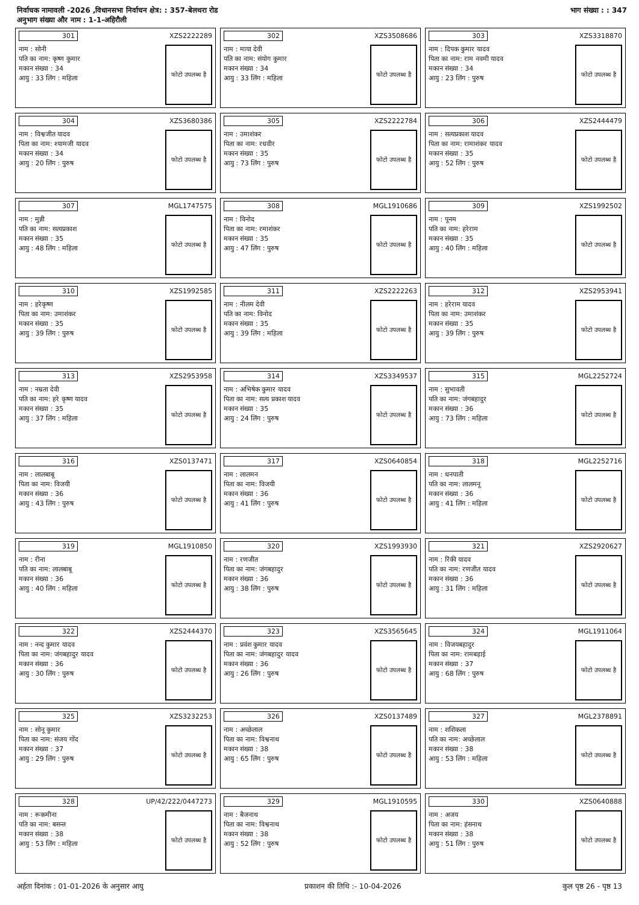निर्वाचक नामावली -2026 ,विधानसभा निर्वाचन क्षेत्र: : 357-बेलथरा रोड भाग संख्या : : 347
अनुभाग संख्या और नाम : 1-1-अहिरौली
301 XZS2222289
नाम : सोनी
पति का नाम: कृष्ण कुमार
मकान संख्या : 34
आयु : 33 लिंग : महिला
फोटो उपलब्ध है
302 XZS3508686
नाम : माया देवी
पति का नाम: संयोग कुमार
मकान संख्या : 34
आयु : 33 लिंग : महिला
फोटो उपलब्ध है
303 XZS3318870
नाम : दिपक कुमार यादव
पिता का नाम: राम नवमी यादव
मकान संख्या : 34
आयु : 23 लिंग : पुरुष
फोटो उपलब्ध है
304 XZS3680386
नाम : विश्वजीत यादव
पिता का नाम: श्यामजी यादव
मकान संख्या : 34
आयु : 20 लिंग : पुरुष
फोटो उपलब्ध है
305 XZS2222784
नाम : उमाशंकर
पिता का नाम: रधवीर
मकान संख्या : 35
आयु : 73 लिंग : पुरुष
फोटो उपलब्ध है
306 XZS2444479
नाम : सत्यप्रकाश यादव
पिता का नाम: रामाशंकर यादव
मकान संख्या : 35
आयु : 52 लिंग : पुरुष
फोटो उपलब्ध है
307 MGL1747575
नाम : मुन्नी
पति का नाम: सत्यप्रकाश
मकान संख्या : 35
आयु : 48 लिंग : महिला
फोटो उपलब्ध है
308 MGL1910686
नाम : विनोद
पिता का नाम: रमाशंकर
मकान संख्या : 35
आयु : 47 लिंग : पुरुष
फोटो उपलब्ध है
309 XZS1992502
नाम : पूनम
पति का नाम: हरेराम
मकान संख्या : 35
आयु : 40 लिंग : महिला
फोटो उपलब्ध है
310 XZS1992585
नाम : हरेकृष्ण
पिता का नाम: उमाशंकर
मकान संख्या : 35
आयु : 39 लिंग : पुरुष
फोटो उपलब्ध है
311 XZS2222263
नाम : नीलम देवी
पति का नाम: विनोद
मकान संख्या : 35
आयु : 39 लिंग : महिला
फोटो उपलब्ध है
312 XZS2953941
नाम : हरेराम यादव
पिता का नाम: उमाशंकर
मकान संख्या : 35
आयु : 39 लिंग : पुरुष
फोटो उपलब्ध है
313 XZS2953958
नाम : नम्रता देवी
पति का नाम: हरे कृष्ण यादव
मकान संख्या : 35
आयु : 37 लिंग : महिला
फोटो उपलब्ध है
314 XZS3349537
नाम : अभिषेक कुमार यादव
पिता का नाम: सत्य प्रकाश यादव
मकान संख्या : 35
आयु : 24 लिंग : पुरुष
फोटो उपलब्ध है
315 MGL2252724
नाम : सुभावती
पति का नाम: जंगबहादुर
मकान संख्या : 36
आयु : 73 लिंग : महिला
फोटो उपलब्ध है
316 XZS0137471
नाम : लालबाबू
पिता का नाम: विजयी
मकान संख्या : 36
आयु : 43 लिंग : पुरुष
फोटो उपलब्ध है
317 XZS0640854
नाम : लालमन
पिता का नाम: विजयी
मकान संख्या : 36
आयु : 41 लिंग : पुरुष
फोटो उपलब्ध है
318 MGL2252716
नाम : धनपाती
पति का नाम: लालमनू
मकान संख्या : 36
आयु : 41 लिंग : महिला
फोटो उपलब्ध है
319 MGL1910850
नाम : रीना
पति का नाम: लालबाबू
मकान संख्या : 36
आयु : 40 लिंग : महिला
फोटो उपलब्ध है
320 XZS1993930
नाम : रणजीत
पिता का नाम: जंगबहादुर
मकान संख्या : 36
आयु : 38 लिंग : पुरुष
फोटो उपलब्ध है
321 XZS2920627
नाम : रिंकी यादव
पति का नाम: रणजीत यादव
मकान संख्या : 36
आयु : 31 लिंग : महिला
फोटो उपलब्ध है
322 XZS2444370
नाम : नन्द कुमार यादव
पिता का नाम: जंगबहादुर यादव
मकान संख्या : 36
आयु : 30 लिंग : पुरुष
फोटो उपलब्ध है
323 XZS3565645
नाम : प्रवंश कुमार यादव
पिता का नाम: जंगबहादुर यादव
मकान संख्या : 36
आयु : 26 लिंग : पुरुष
फोटो उपलब्ध है
324 MGL1911064
नाम : विजयबहादुर
पिता का नाम: रामबड़ाई
मकान संख्या : 37
आयु : 68 लिंग : पुरुष
फोटो उपलब्ध है
325 XZS3232253
नाम : सोनू कुमार
पिता का नाम: संजय गोंद
मकान संख्या : 37
आयु : 29 लिंग : पुरुष
फोटो उपलब्ध है
326 XZS0137489
नाम : अच्छेलाल
पिता का नाम: विश्वनाथ
मकान संख्या : 38
आयु : 65 लिंग : पुरुष
फोटो उपलब्ध है
327 MGL2378891
नाम : शशिकला
पति का नाम: अच्छेलाल
मकान संख्या : 38
आयु : 53 लिंग : महिला
फोटो उपलब्ध है
328 UP/42/222/0447273
नाम : रूकमीना
पति का नाम: बसन्त
मकान संख्या : 38
आयु : 53 लिंग : महिला
फोटो उपलब्ध है
329 MGL1910595
नाम : बैजनाथ
पिता का नाम: विश्वनाथ
मकान संख्या : 38
आयु : 52 लिंग : पुरुष
फोटो उपलब्ध है
330 XZS0640888
नाम : अजय
पिता का नाम: हंसनाथ
मकान संख्या : 38
आयु : 51 लिंग : पुरुष
फोटो उपलब्ध है
अर्हता दिनांक : 01-01-2026 के अनुसार आयु प्रकाशन की तिथि :- 10-04-2026 कुल पृष्ठ 26 - पृष्ठ 13